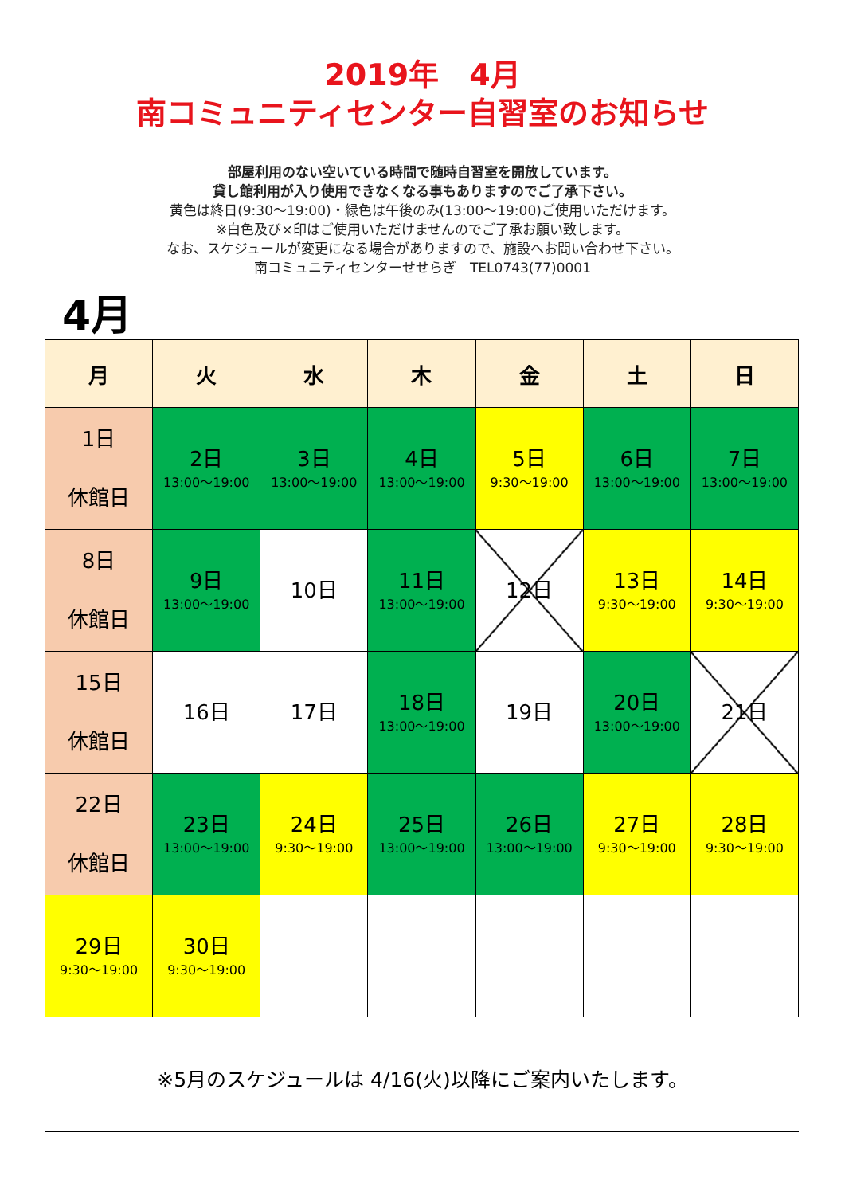2019年　4月
南コミュニティセンター自習室のお知らせ
部屋利用のない空いている時間で随時自習室を開放しています。
貸し館利用が入り使用できなくなる事もありますのでご了承下さい。
黄色は終日(9:30～19:00)・緑色は午後のみ(13:00～19:00)ご使用いただけます。
※白色及び×印はご使用いただけませんのでご了承お願い致します。
なお、スケジュールが変更になる場合がありますので、施設へお問い合わせ下さい。
南コミュニティセンターせせらぎ　TEL0743(77)0001
4月
| 月 | 火 | 水 | 木 | 金 | 土 | 日 |
| --- | --- | --- | --- | --- | --- | --- |
| 1日 休館日 | 2日 13:00～19:00 | 3日 13:00～19:00 | 4日 13:00～19:00 | 5日 9:30～19:00 | 6日 13:00～19:00 | 7日 13:00～19:00 |
| 8日 休館日 | 9日 13:00～19:00 | 10日 | 11日 13:00～19:00 | 12日 | 13日 9:30～19:00 | 14日 9:30～19:00 |
| 15日 休館日 | 16日 | 17日 | 18日 13:00～19:00 | 19日 | 20日 13:00～19:00 | 21日 |
| 22日 休館日 | 23日 13:00～19:00 | 24日 9:30～19:00 | 25日 13:00～19:00 | 26日 13:00～19:00 | 27日 9:30～19:00 | 28日 9:30～19:00 |
| 29日 9:30～19:00 | 30日 9:30～19:00 | | | | | |
※5月のスケジュールは 4/16(火)以降にご案内いたします。